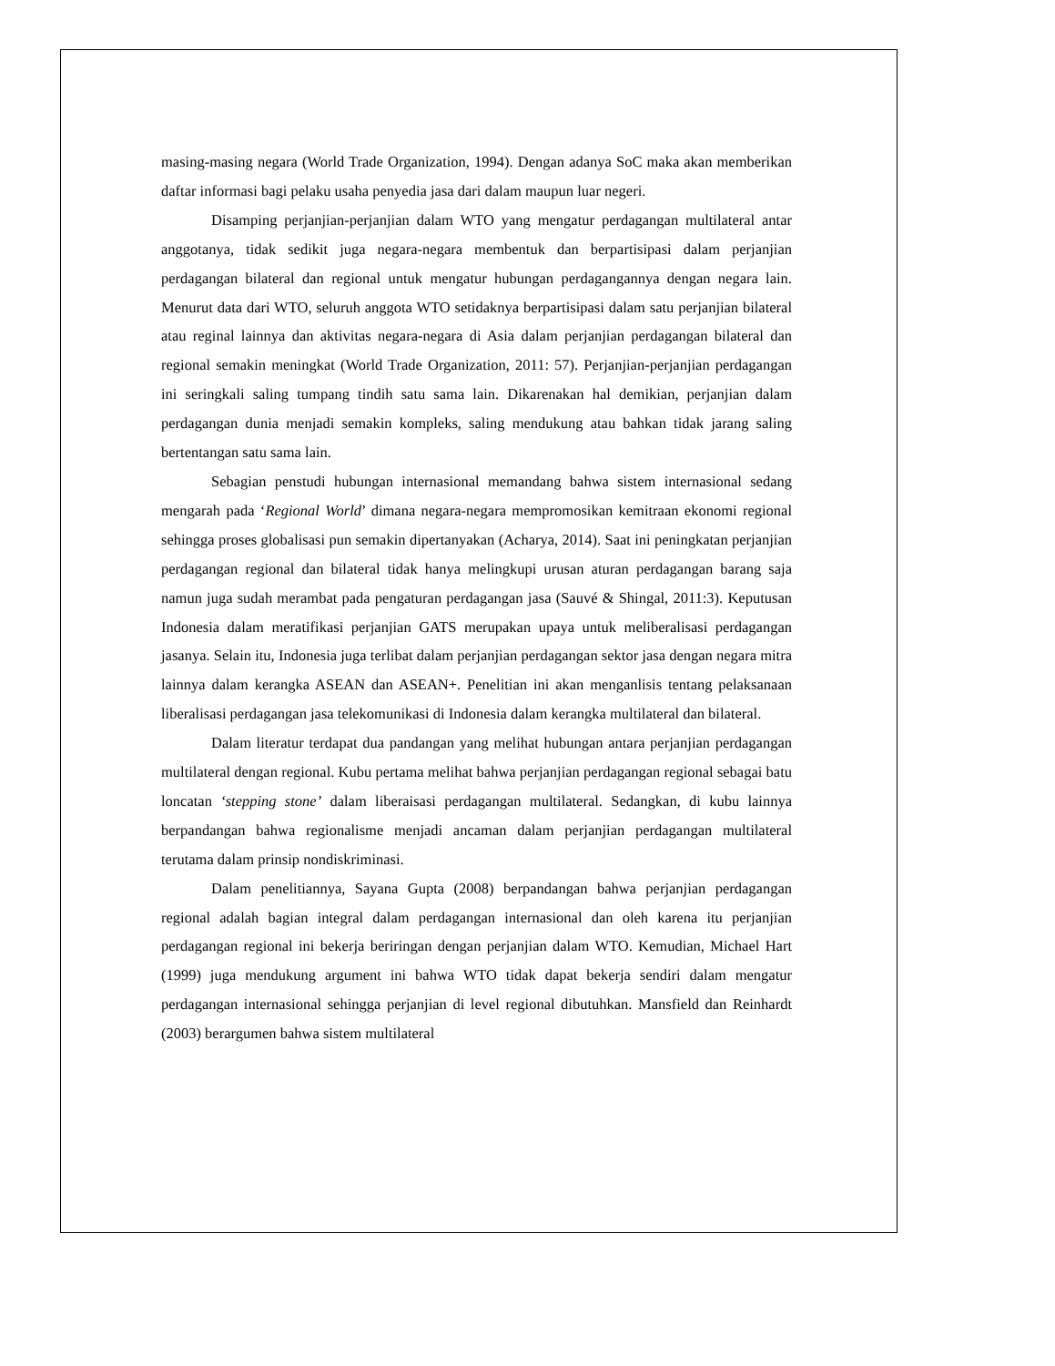masing-masing negara (World Trade Organization, 1994). Dengan adanya SoC maka akan memberikan daftar informasi bagi pelaku usaha penyedia jasa dari dalam maupun luar negeri.
Disamping perjanjian-perjanjian dalam WTO yang mengatur perdagangan multilateral antar anggotanya, tidak sedikit juga negara-negara membentuk dan berpartisipasi dalam perjanjian perdagangan bilateral dan regional untuk mengatur hubungan perdagangannya dengan negara lain. Menurut data dari WTO, seluruh anggota WTO setidaknya berpartisipasi dalam satu perjanjian bilateral atau reginal lainnya dan aktivitas negara-negara di Asia dalam perjanjian perdagangan bilateral dan regional semakin meningkat (World Trade Organization, 2011: 57). Perjanjian-perjanjian perdagangan ini seringkali saling tumpang tindih satu sama lain. Dikarenakan hal demikian, perjanjian dalam perdagangan dunia menjadi semakin kompleks, saling mendukung atau bahkan tidak jarang saling bertentangan satu sama lain.
Sebagian penstudi hubungan internasional memandang bahwa sistem internasional sedang mengarah pada ‘Regional World’ dimana negara-negara mempromosikan kemitraan ekonomi regional sehingga proses globalisasi pun semakin dipertanyakan (Acharya, 2014). Saat ini peningkatan perjanjian perdagangan regional dan bilateral tidak hanya melingkupi urusan aturan perdagangan barang saja namun juga sudah merambat pada pengaturan perdagangan jasa (Sauvé & Shingal, 2011:3). Keputusan Indonesia dalam meratifikasi perjanjian GATS merupakan upaya untuk meliberalisasi perdagangan jasanya. Selain itu, Indonesia juga terlibat dalam perjanjian perdagangan sektor jasa dengan negara mitra lainnya dalam kerangka ASEAN dan ASEAN+. Penelitian ini akan menganlisis tentang pelaksanaan liberalisasi perdagangan jasa telekomunikasi di Indonesia dalam kerangka multilateral dan bilateral.
Dalam literatur terdapat dua pandangan yang melihat hubungan antara perjanjian perdagangan multilateral dengan regional. Kubu pertama melihat bahwa perjanjian perdagangan regional sebagai batu loncatan ‘stepping stone’ dalam liberaisasi perdagangan multilateral. Sedangkan, di kubu lainnya berpandangan bahwa regionalisme menjadi ancaman dalam perjanjian perdagangan multilateral terutama dalam prinsip nondiskriminasi.
Dalam penelitiannya, Sayana Gupta (2008) berpandangan bahwa perjanjian perdagangan regional adalah bagian integral dalam perdagangan internasional dan oleh karena itu perjanjian perdagangan regional ini bekerja beriringan dengan perjanjian dalam WTO. Kemudian, Michael Hart (1999) juga mendukung argument ini bahwa WTO tidak dapat bekerja sendiri dalam mengatur perdagangan internasional sehingga perjanjian di level regional dibutuhkan. Mansfield dan Reinhardt (2003) berargumen bahwa sistem multilateral